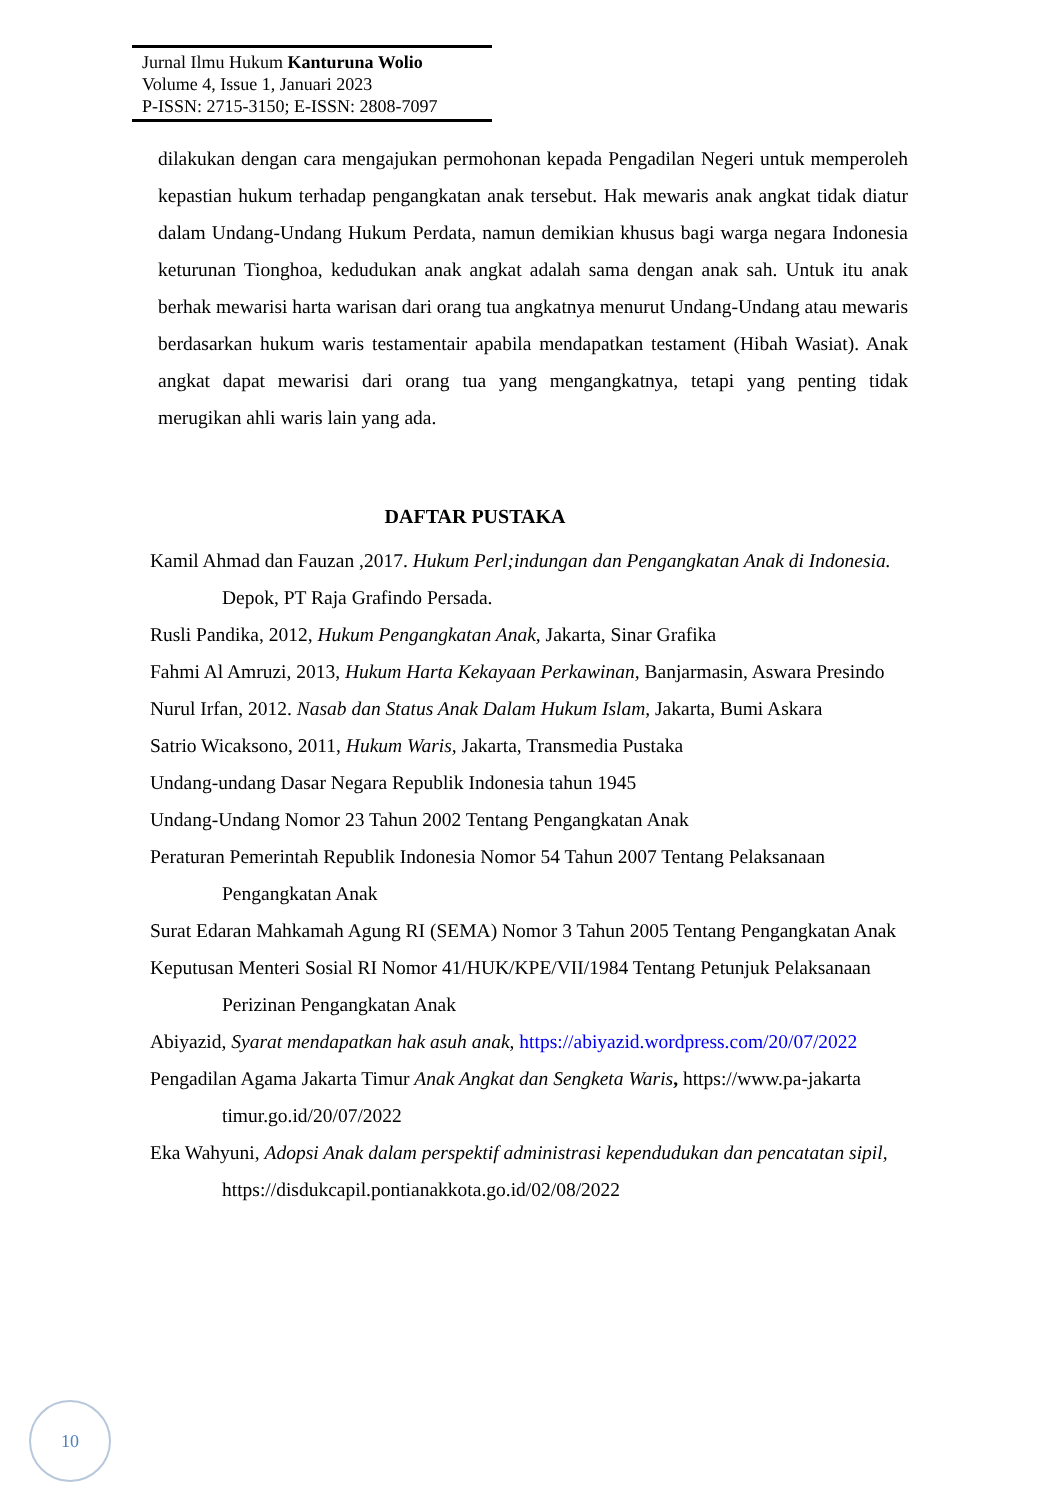Jurnal Ilmu Hukum Kanturuna Wolio
Volume 4, Issue 1, Januari 2023
P-ISSN: 2715-3150; E-ISSN: 2808-7097
dilakukan dengan cara mengajukan permohonan kepada Pengadilan Negeri untuk memperoleh kepastian hukum terhadap pengangkatan anak tersebut. Hak mewaris anak angkat tidak diatur dalam Undang-Undang Hukum Perdata, namun demikian khusus bagi warga negara Indonesia keturunan Tionghoa, kedudukan anak angkat adalah sama dengan anak sah. Untuk itu anak berhak mewarisi harta warisan dari orang tua angkatnya menurut Undang-Undang atau mewaris berdasarkan hukum waris testamentair apabila mendapatkan testament (Hibah Wasiat). Anak angkat dapat mewarisi dari orang tua yang mengangkatnya, tetapi yang penting tidak merugikan ahli waris lain yang ada.
DAFTAR PUSTAKA
Kamil Ahmad dan Fauzan ,2017. Hukum Perl;indungan dan Pengangkatan Anak di Indonesia. Depok, PT Raja Grafindo Persada.
Rusli Pandika, 2012, Hukum Pengangkatan Anak, Jakarta, Sinar Grafika
Fahmi Al Amruzi, 2013, Hukum Harta Kekayaan Perkawinan, Banjarmasin, Aswara Presindo
Nurul Irfan, 2012. Nasab dan Status Anak Dalam Hukum Islam, Jakarta, Bumi Askara
Satrio Wicaksono, 2011, Hukum Waris, Jakarta, Transmedia Pustaka
Undang-undang Dasar Negara Republik Indonesia tahun 1945
Undang-Undang Nomor 23 Tahun 2002 Tentang Pengangkatan Anak
Peraturan Pemerintah Republik Indonesia Nomor 54 Tahun 2007 Tentang Pelaksanaan Pengangkatan Anak
Surat Edaran Mahkamah Agung RI (SEMA) Nomor 3 Tahun 2005 Tentang Pengangkatan Anak
Keputusan Menteri Sosial RI Nomor 41/HUK/KPE/VII/1984 Tentang Petunjuk Pelaksanaan Perizinan Pengangkatan Anak
Abiyazid, Syarat mendapatkan hak asuh anak, https://abiyazid.wordpress.com/20/07/2022
Pengadilan Agama Jakarta Timur Anak Angkat dan Sengketa Waris, https://www.pa-jakarta timur.go.id/20/07/2022
Eka Wahyuni, Adopsi Anak dalam perspektif administrasi kependudukan dan pencatatan sipil, https://disdukcapil.pontianakkota.go.id/02/08/2022
10